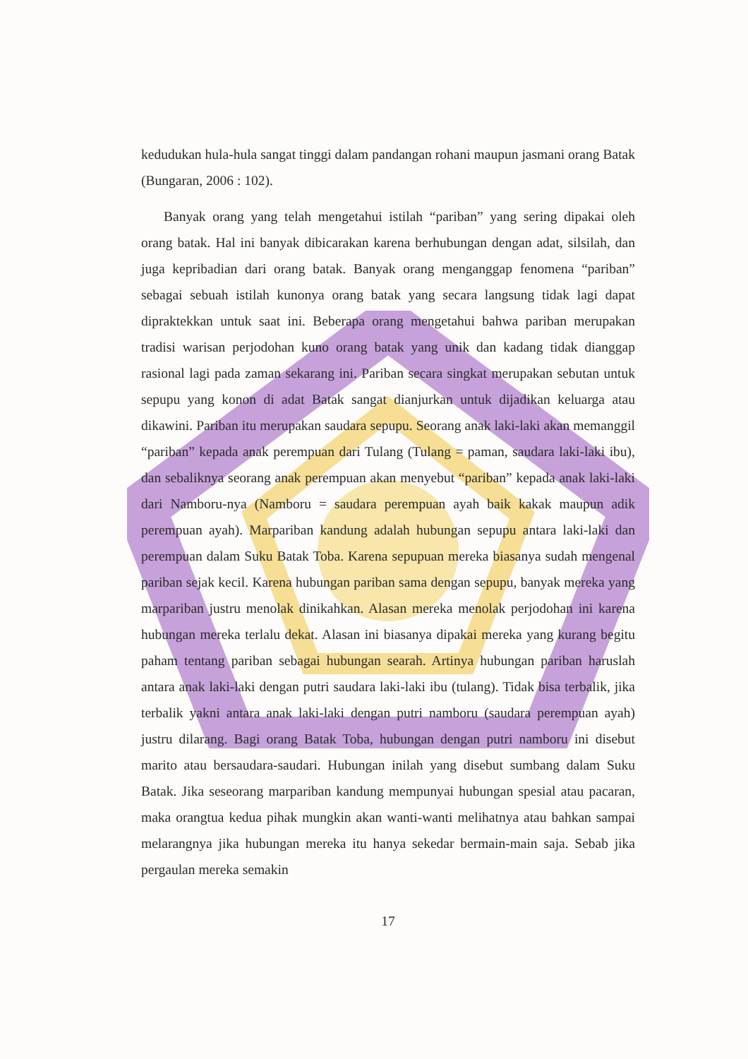kedudukan hula-hula sangat tinggi dalam pandangan rohani maupun jasmani orang Batak (Bungaran, 2006 : 102).
Banyak orang yang telah mengetahui istilah “pariban” yang sering dipakai oleh orang batak. Hal ini banyak dibicarakan karena berhubungan dengan adat, silsilah, dan juga kepribadian dari orang batak. Banyak orang menganggap fenomena “pariban” sebagai sebuah istilah kunonya orang batak yang secara langsung tidak lagi dapat dipraktekkan untuk saat ini. Beberapa orang mengetahui bahwa pariban merupakan tradisi warisan perjodohan kuno orang batak yang unik dan kadang tidak dianggap rasional lagi pada zaman sekarang ini. Pariban secara singkat merupakan sebutan untuk sepupu yang konon di adat Batak sangat dianjurkan untuk dijadikan keluarga atau dikawini. Pariban itu merupakan saudara sepupu. Seorang anak laki-laki akan memanggil “pariban” kepada anak perempuan dari Tulang (Tulang = paman, saudara laki-laki ibu), dan sebaliknya seorang anak perempuan akan menyebut “pariban” kepada anak laki-laki dari Namboru-nya (Namboru = saudara perempuan ayah baik kakak maupun adik perempuan ayah). Marpariban kandung adalah hubungan sepupu antara laki-laki dan perempuan dalam Suku Batak Toba. Karena sepupuan mereka biasanya sudah mengenal pariban sejak kecil. Karena hubungan pariban sama dengan sepupu, banyak mereka yang marpariban justru menolak dinikahkan. Alasan mereka menolak perjodohan ini karena hubungan mereka terlalu dekat. Alasan ini biasanya dipakai mereka yang kurang begitu paham tentang pariban sebagai hubungan searah. Artinya hubungan pariban haruslah antara anak laki-laki dengan putri saudara laki-laki ibu (tulang). Tidak bisa terbalik, jika terbalik yakni antara anak laki-laki dengan putri namboru (saudara perempuan ayah) justru dilarang. Bagi orang Batak Toba, hubungan dengan putri namboru ini disebut marito atau bersaudara-saudari. Hubungan inilah yang disebut sumbang dalam Suku Batak. Jika seseorang marpariban kandung mempunyai hubungan spesial atau pacaran, maka orangtua kedua pihak mungkin akan wanti-wanti melihatnya atau bahkan sampai melarangnya jika hubungan mereka itu hanya sekedar bermain-main saja. Sebab jika pergaulan mereka semakin
17